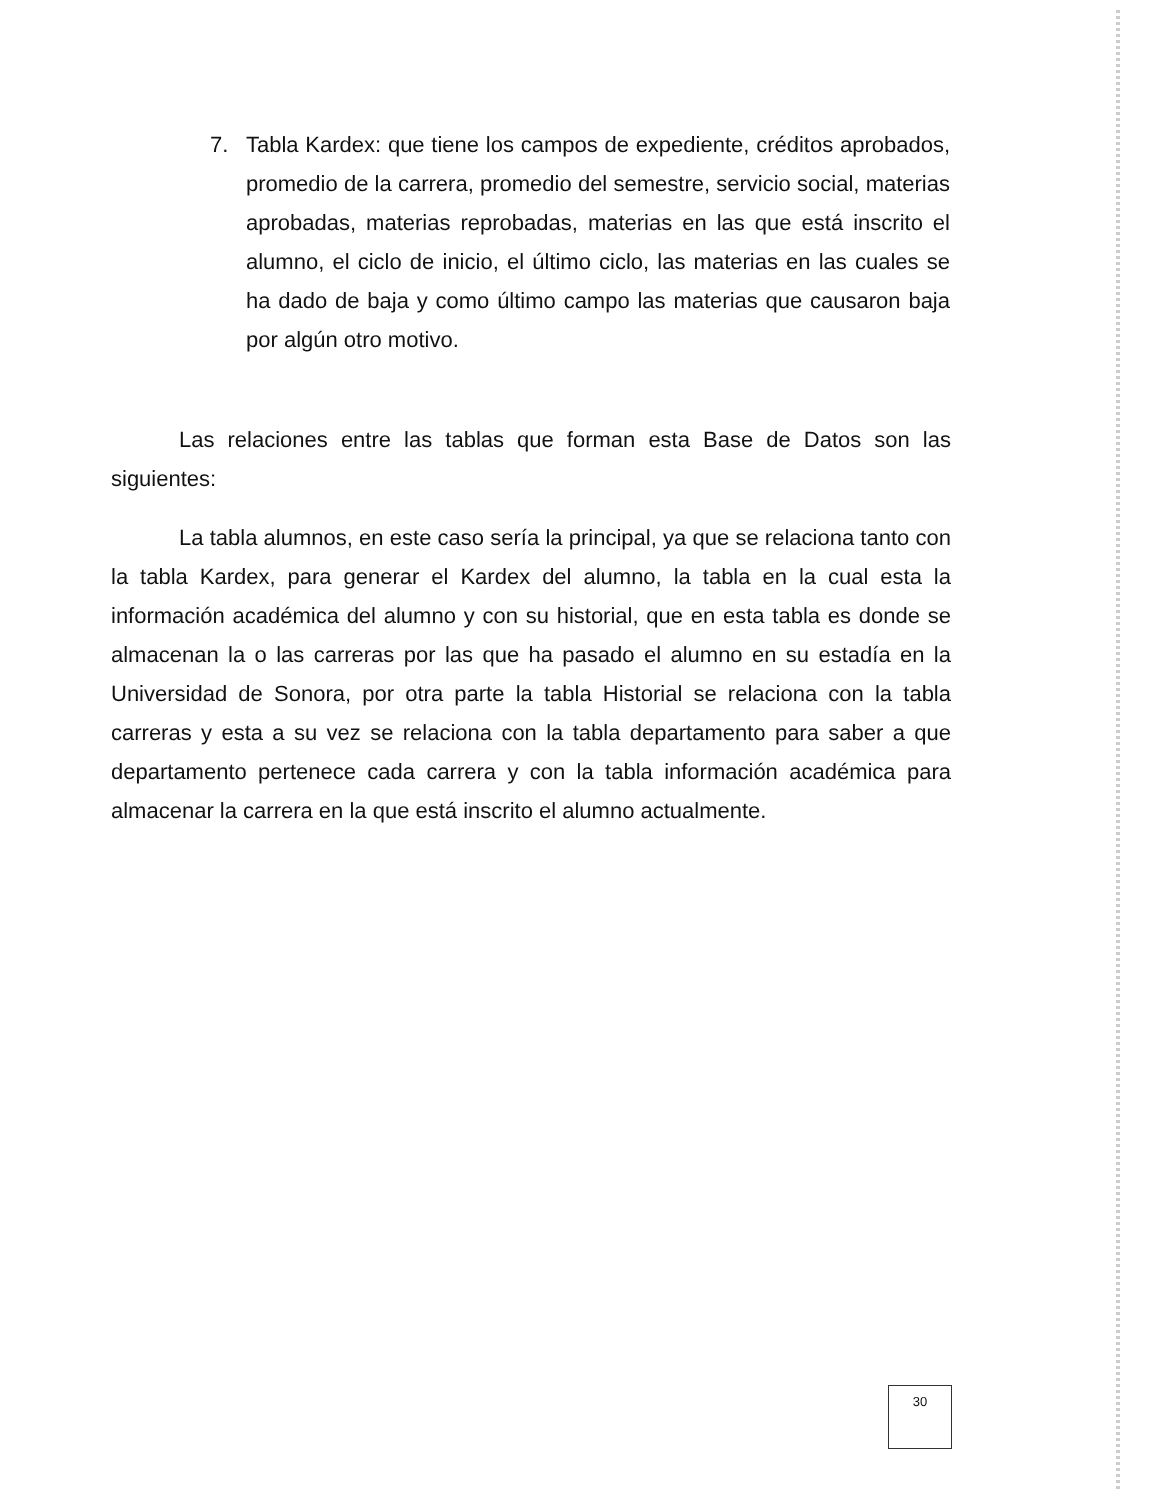7. Tabla Kardex: que tiene los campos de expediente, créditos aprobados, promedio de la carrera, promedio del semestre, servicio social, materias aprobadas, materias reprobadas, materias en las que está inscrito el alumno, el ciclo de inicio, el último ciclo, las materias en las cuales se ha dado de baja y como último campo las materias que causaron baja por algún otro motivo.
Las relaciones entre las tablas que forman esta Base de Datos son las siguientes:
La tabla alumnos, en este caso sería la principal, ya que se relaciona tanto con la tabla Kardex, para generar el Kardex del alumno, la tabla en la cual esta la información académica del alumno y con su historial, que en esta tabla es donde se almacenan la o las carreras por las que ha pasado el alumno en su estadía en la Universidad de Sonora, por otra parte la tabla Historial se relaciona con la tabla carreras y esta a su vez se relaciona con la tabla departamento para saber a que departamento pertenece cada carrera y con la tabla información académica para almacenar la carrera en la que está inscrito el alumno actualmente.
30